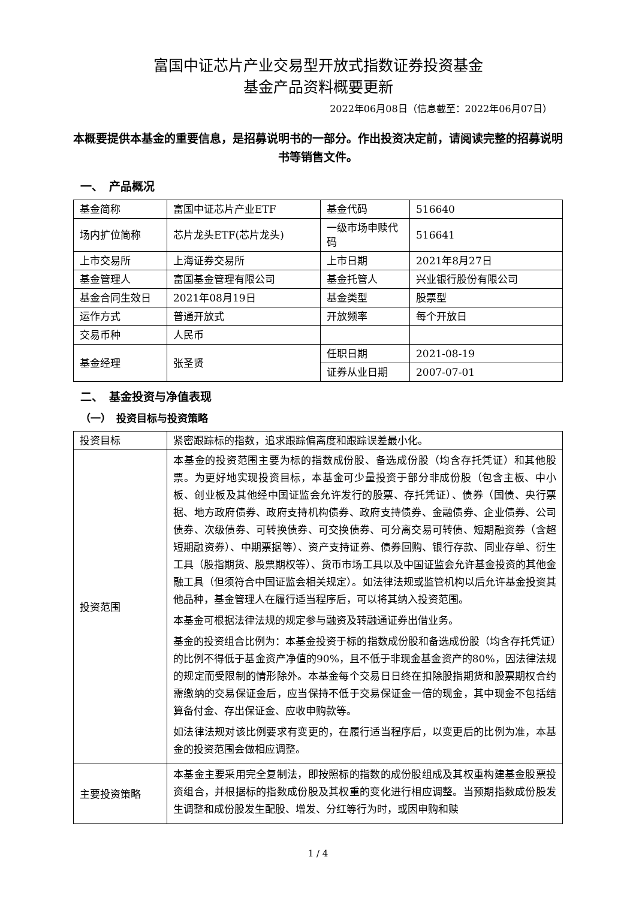富国中证芯片产业交易型开放式指数证券投资基金
基金产品资料概要更新
2022年06月08日（信息截至：2022年06月07日）
本概要提供本基金的重要信息，是招募说明书的一部分。作出投资决定前，请阅读完整的招募说明书等销售文件。
一、　产品概况
| 基金简称 | 富国中证芯片产业ETF | 基金代码 | 516640 |
| 场内扩位简称 | 芯片龙头ETF(芯片龙头) | 一级市场申赎代码 | 516641 |
| 上市交易所 | 上海证券交易所 | 上市日期 | 2021年8月27日 |
| 基金管理人 | 富国基金管理有限公司 | 基金托管人 | 兴业银行股份有限公司 |
| 基金合同生效日 | 2021年08月19日 | 基金类型 | 股票型 |
| 运作方式 | 普通开放式 | 开放频率 | 每个开放日 |
| 交易币种 | 人民币 | | |
| 基金经理 | 张圣贤 | 任职日期 | 2021-08-19 |
| | | 证券从业日期 | 2007-07-01 |
二、　基金投资与净值表现
（一）　投资目标与投资策略
| 投资目标 | 紧密跟踪标的指数，追求跟踪偏离度和跟踪误差最小化。 |
| 投资范围 | 本基金的投资范围主要为标的指数成份股、备选成份股（均含存托凭证）和其他股票。为更好地实现投资目标，本基金可少量投资于部分非成份股（包含主板、中小板、创业板及其他经中国证监会允许发行的股票、存托凭证）、债券（国债、央行票据、地方政府债券、政府支持机构债券、政府支持债券、金融债券、企业债券、公司债券、次级债券、可转换债券、可交换债券、可分离交易可转债、短期融资券（含超短期融资券）、中期票据等）、资产支持证券、债券回购、银行存款、同业存单、衍生工具（股指期货、股票期权等）、货币市场工具以及中国证监会允许基金投资的其他金融工具（但须符合中国证监会相关规定）。如法律法规或监管机构以后允许基金投资其他品种，基金管理人在履行适当程序后，可以将其纳入投资范围。 本基金可根据法律法规的规定参与融资及转融通证券出借业务。 基金的投资组合比例为：本基金投资于标的指数成份股和备选成份股（均含存托凭证）的比例不得低于基金资产净值的90%，且不低于非现金基金资产的80%，因法律法规的规定而受限制的情形除外。本基金每个交易日日终在扣除股指期货和股票期权合约需缴纳的交易保证金后，应当保持不低于交易保证金一倍的现金，其中现金不包括结算备付金、存出保证金、应收申购款等。 如法律法规对该比例要求有变更的，在履行适当程序后，以变更后的比例为准，本基金的投资范围会做相应调整。 |
| 主要投资策略 | 本基金主要采用完全复制法，即按照标的指数的成份股组成及其权重构建基金股票投资组合，并根据标的指数成份股及其权重的变化进行相应调整。当预期指数成份股发生调整和成份股发生配股、增发、分红等行为时，或因申购和赎 |
1 / 4